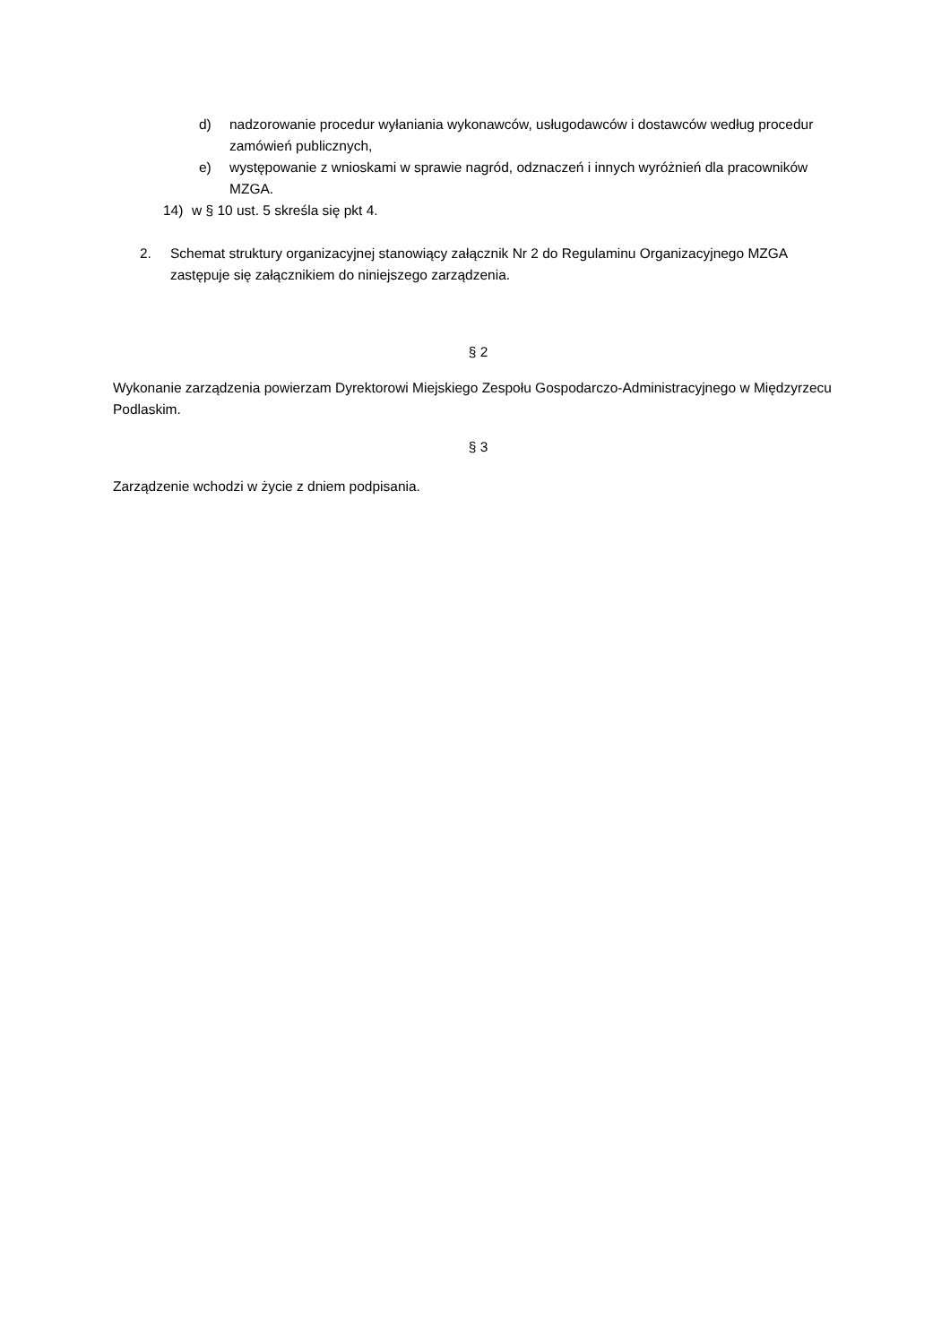d) nadzorowanie procedur wyłaniania wykonawców, usługodawców i dostawców według procedur zamówień publicznych,
e) występowanie z wnioskami w sprawie nagród, odznaczeń i innych wyróżnień dla pracowników MZGA.
14) w § 10 ust. 5 skreśla się pkt 4.
2. Schemat struktury organizacyjnej stanowiący załącznik Nr 2 do Regulaminu Organizacyjnego MZGA zastępuje się załącznikiem do niniejszego zarządzenia.
§ 2
Wykonanie zarządzenia powierzam Dyrektorowi Miejskiego Zespołu Gospodarczo-Administracyjnego w Międzyrzecu Podlaskim.
§ 3
Zarządzenie wchodzi w życie z dniem podpisania.